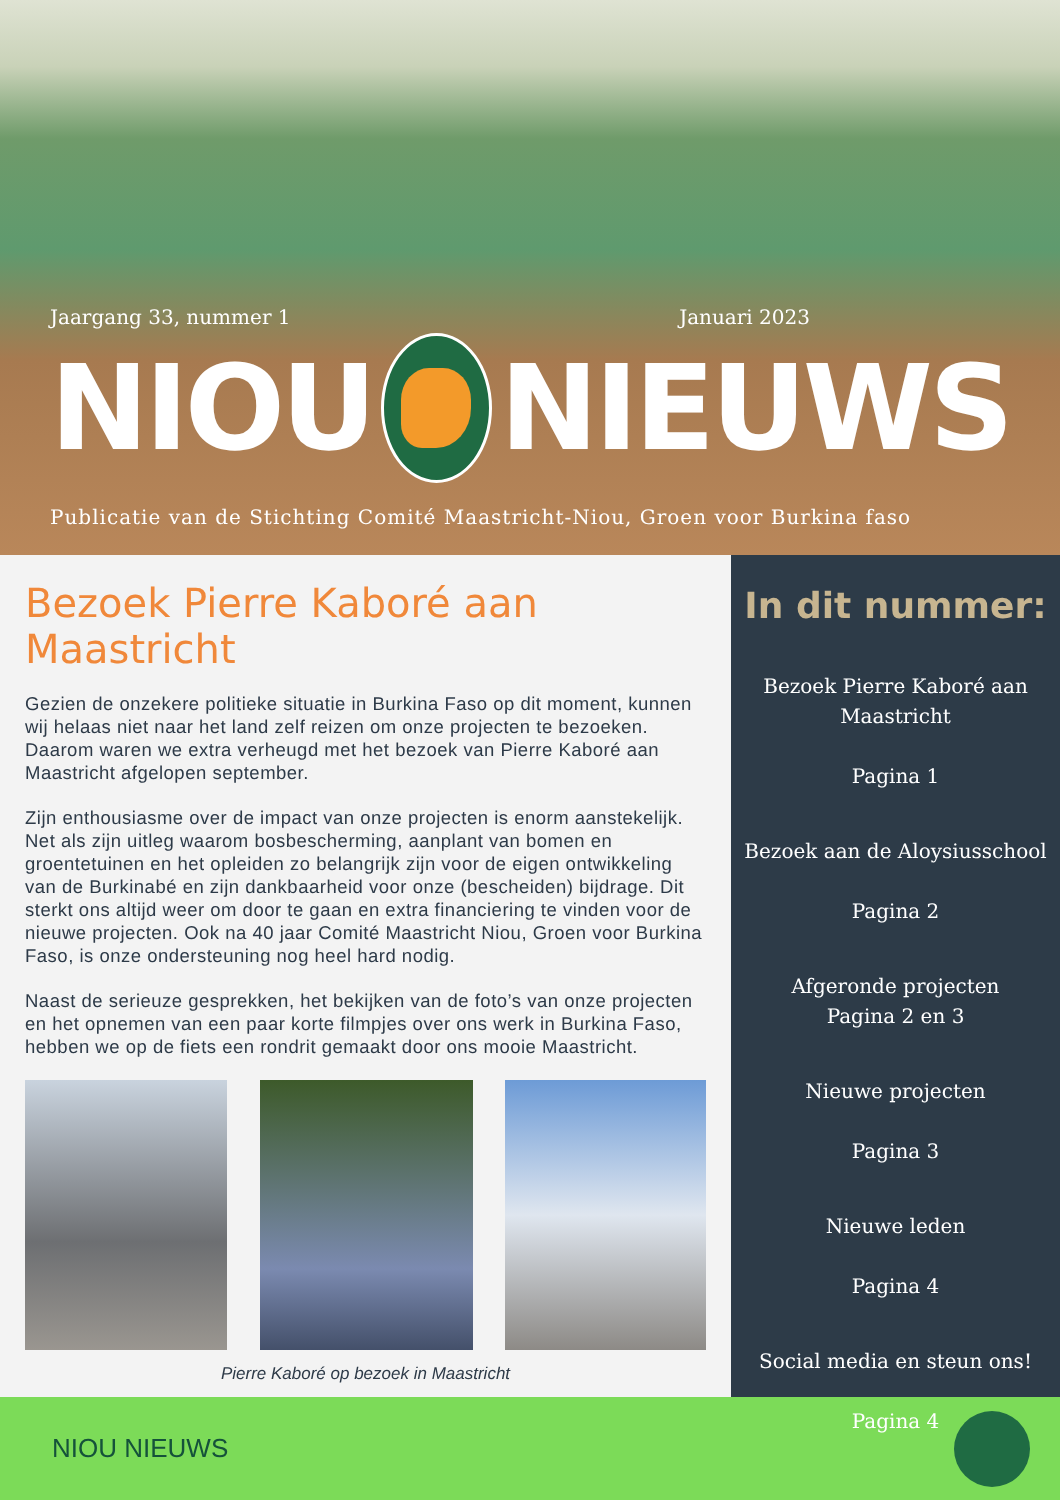Jaargang 33, nummer 1 Januari 2023
NIOU NIEUWS
Publicatie van de Stichting Comité Maastricht-Niou, Groen voor Burkina faso
Bezoek Pierre Kaboré aan Maastricht
Gezien de onzekere politieke situatie in Burkina Faso op dit moment, kunnen wij helaas niet naar het land zelf reizen om onze projecten te bezoeken. Daarom waren we extra verheugd met het bezoek van Pierre Kaboré aan Maastricht afgelopen september.
Zijn enthousiasme over de impact van onze projecten is enorm aanstekelijk. Net als zijn uitleg waarom bosbescherming, aanplant van bomen en groentetuinen en het opleiden zo belangrijk zijn voor de eigen ontwikkeling van de Burkinabé en zijn dankbaarheid voor onze (bescheiden) bijdrage. Dit sterkt ons altijd weer om door te gaan en extra financiering te vinden voor de nieuwe projecten. Ook na 40 jaar Comité Maastricht Niou, Groen voor Burkina Faso, is onze ondersteuning nog heel hard nodig.
Naast de serieuze gesprekken, het bekijken van de foto’s van onze projecten en het opnemen van een paar korte filmpjes over ons werk in Burkina Faso, hebben we op de fiets een rondrit gemaakt door ons mooie Maastricht.
Pierre Kaboré op bezoek in Maastricht
In dit nummer:
Bezoek Pierre Kaboré aan Maastricht
Pagina 1
Bezoek aan de Aloysiusschool
Pagina 2
Afgeronde projecten
Pagina 2 en 3
Nieuwe projecten
Pagina 3
Nieuwe leden
Pagina 4
Social media en steun ons!
Pagina 4
NIOU NIEUWS